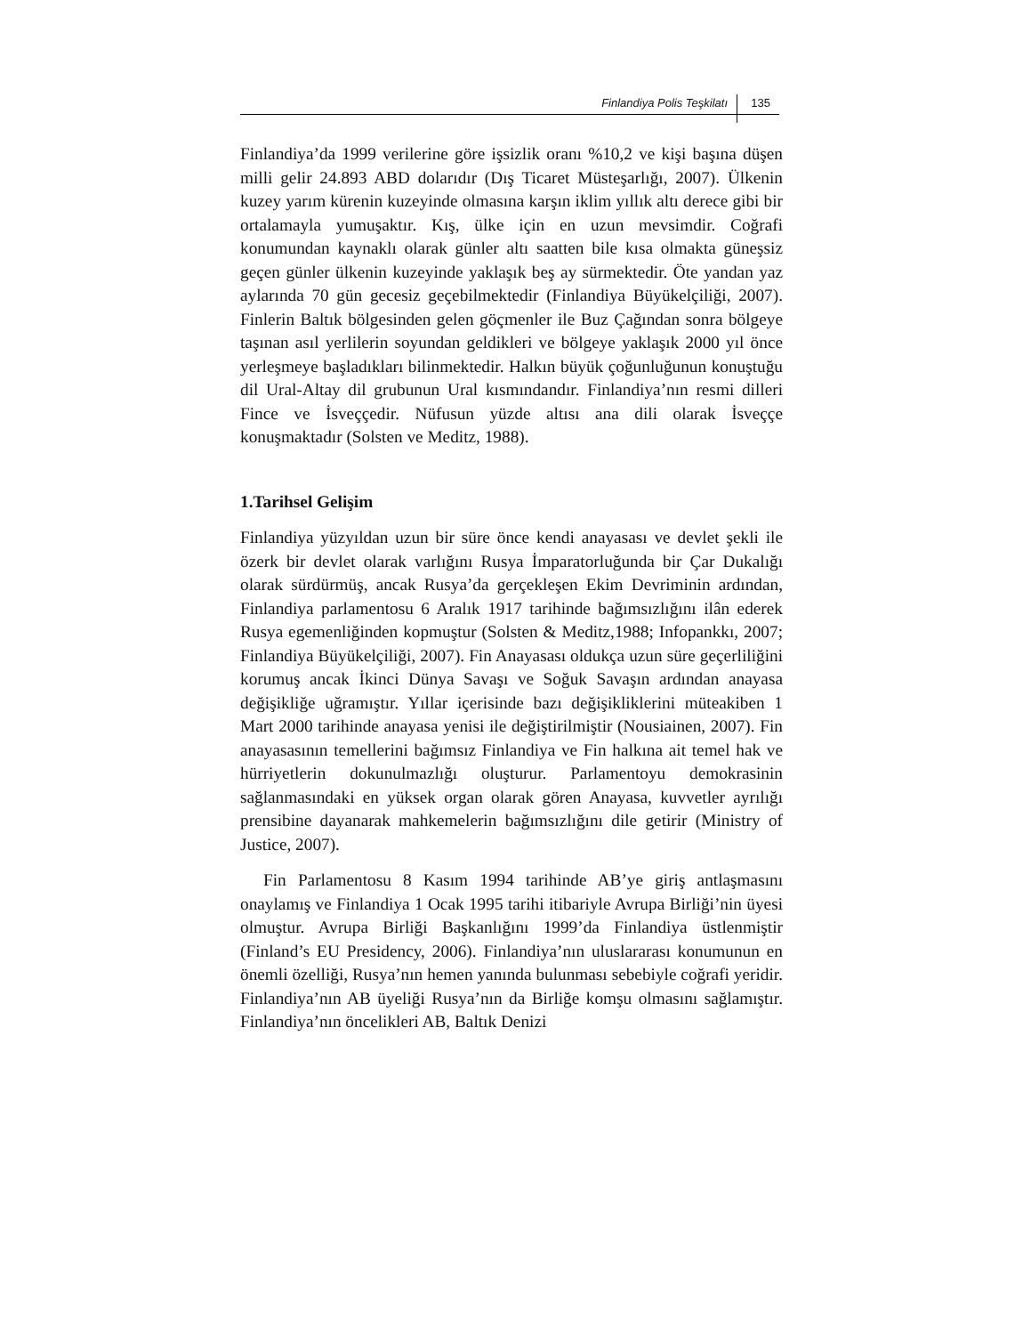Finlandiya Polis Teşkilatı 135
Finlandiya’da 1999 verilerine göre işsizlik oranı %10,2 ve kişi başına düşen milli gelir 24.893 ABD dolarıdır (Dış Ticaret Müsteşarlığı, 2007). Ülkenin kuzey yarım kürenin kuzeyinde olmasına karşın iklim yıllık altı derece gibi bir ortalamayla yumuşaktır. Kış, ülke için en uzun mevsimdir. Coğrafi konumundan kaynaklı olarak günler altı saatten bile kısa olmakta güneşsiz geçen günler ülkenin kuzeyinde yaklaşık beş ay sürmektedir. Öte yandan yaz aylarında 70 gün gecesiz geçebilmektedir (Finlandiya Büyükelçiliği, 2007). Finlerin Baltık bölgesinden gelen göçmenler ile Buz Çağından sonra bölgeye taşınan asıl yerlilerin soyundan geldikleri ve bölgeye yaklaşık 2000 yıl önce yerleşmeye başladıkları bilinmektedir. Halkın büyük çoğunluğunun konuştuğu dil Ural-Altay dil grubunun Ural kısmındandır. Finlandiya’nın resmi dilleri Fince ve İsveççedir. Nüfusun yüzde altısı ana dili olarak İsveççe konuşmaktadır (Solsten ve Meditz, 1988).
1.Tarihsel Gelişim
Finlandiya yüzyıldan uzun bir süre önce kendi anayasası ve devlet şekli ile özerk bir devlet olarak varlığını Rusya İmparatorluğunda bir Çar Dukalığı olarak sürdürmüş, ancak Rusya’da gerçekleşen Ekim Devriminin ardından, Finlandiya parlamentosu 6 Aralık 1917 tarihinde bağımsızlığını ilân ederek Rusya egemenliğinden kopmuştur (Solsten & Meditz,1988; Infopankkı, 2007; Finlandiya Büyükelçiliği, 2007). Fin Anayasası oldukça uzun süre geçerliliğini korumuş ancak İkinci Dünya Savaşı ve Soğuk Savaşın ardından anayasa değişikliğe uğramıştır. Yıllar içerisinde bazı değişikliklerini müteakiben 1 Mart 2000 tarihinde anayasa yenisi ile değiştirilmiştir (Nousiainen, 2007). Fin anayasasının temellerini bağımsız Finlandiya ve Fin halkına ait temel hak ve hürriyetlerin dokunulmazlığı oluşturur. Parlamentoyu demokrasinin sağlanmasındaki en yüksek organ olarak gören Anayasa, kuvvetler ayrılığı prensibine dayanarak mahkemelerin bağımsızlığını dile getirir (Ministry of Justice, 2007).
Fin Parlamentosu 8 Kasım 1994 tarihinde AB’ye giriş antlaşmasını onaylamış ve Finlandiya 1 Ocak 1995 tarihi itibariyle Avrupa Birliği’nin üyesi olmuştur. Avrupa Birliği Başkanlığını 1999’da Finlandiya üstlenmiştir (Finland’s EU Presidency, 2006). Finlandiya’nın uluslararası konumunun en önemli özelliği, Rusya’nın hemen yanında bulunması sebebiyle coğrafi yeridir. Finlandiya’nın AB üyeliği Rusya’nın da Birliğe komşu olmasını sağlamıştır. Finlandiya’nın öncelikleri AB, Baltık Denizi